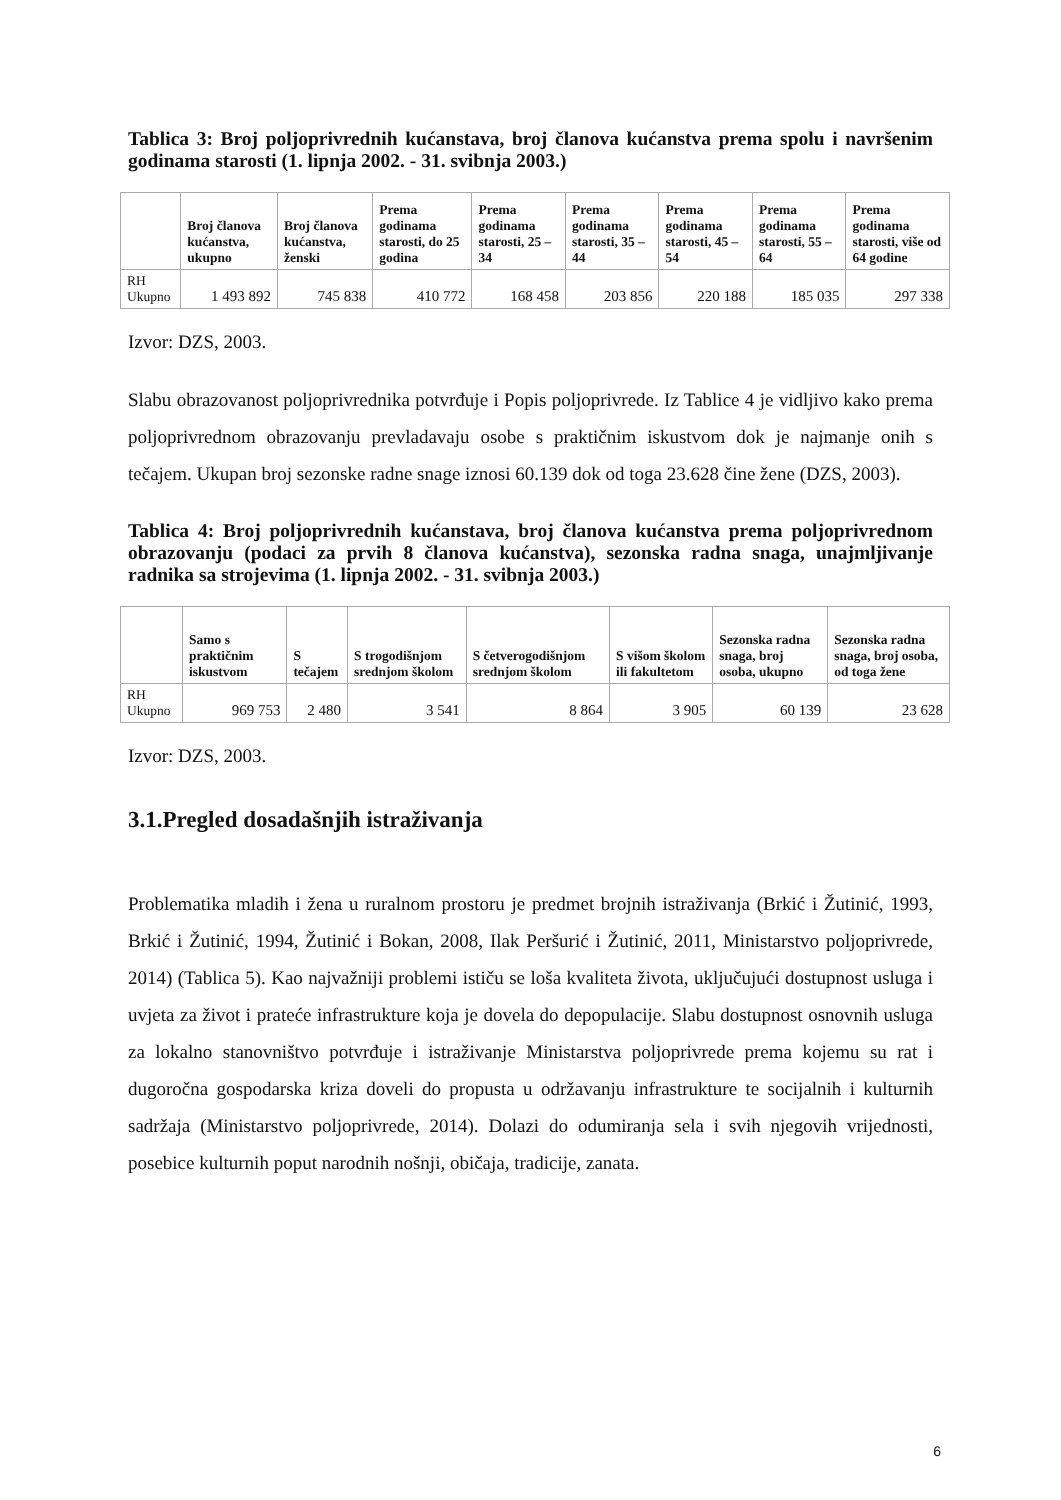Tablica 3: Broj poljoprivrednih kućanstava, broj članova kućanstva prema spolu i navršenim godinama starosti (1. lipnja 2002. - 31. svibnja 2003.)
| | Broj članova kućanstva, ukupno | Broj članova kućanstva, ženski | Prema godinama starosti, do 25 godina | Prema godinama starosti, 25 – 34 | Prema godinama starosti, 35 – 44 | Prema godinama starosti, 45 – 54 | Prema godinama starosti, 55 – 64 | Prema godinama starosti, više od 64 godine |
| --- | --- | --- | --- | --- | --- | --- | --- | --- |
| RH Ukupno | 1 493 892 | 745 838 | 410 772 | 168 458 | 203 856 | 220 188 | 185 035 | 297 338 |
Izvor: DZS, 2003.
Slabu obrazovanost poljoprivrednika potvrđuje i Popis poljoprivrede. Iz Tablice 4 je vidljivo kako prema poljoprivrednom obrazovanju prevladavaju osobe s praktičnim iskustvom dok je najmanje onih s tečajem. Ukupan broj sezonske radne snage iznosi 60.139 dok od toga 23.628 čine žene (DZS, 2003).
Tablica 4: Broj poljoprivrednih kućanstava, broj članova kućanstva prema poljoprivrednom obrazovanju (podaci za prvih 8 članova kućanstva), sezonska radna snaga, unajmljivanje radnika sa strojevima (1. lipnja 2002. - 31. svibnja 2003.)
| | Samo s praktičnim iskustvom | S tečajem | S trogodišnjom srednjom školom | S četverogodišnjom srednjom školom | S višom školom ili fakultetom | Sezonska radna snaga, broj osoba, ukupno | Sezonska radna snaga, broj osoba, od toga žene |
| --- | --- | --- | --- | --- | --- | --- | --- |
| RH Ukupno | 969 753 | 2 480 | 3 541 | 8 864 | 3 905 | 60 139 | 23 628 |
Izvor: DZS, 2003.
3.1.Pregled dosadašnjih istraživanja
Problematika mladih i žena u ruralnom prostoru je predmet brojnih istraživanja (Brkić i Žutinić, 1993, Brkić i Žutinić, 1994, Žutinić i Bokan, 2008, Ilak Peršurić i Žutinić, 2011, Ministarstvo poljoprivrede, 2014) (Tablica 5). Kao najvažniji problemi ističu se loša kvaliteta života, uključujući dostupnost usluga i uvjeta za život i prateće infrastrukture koja je dovela do depopulacije. Slabu dostupnost osnovnih usluga za lokalno stanovništvo potvrđuje i istraživanje Ministarstva poljoprivrede prema kojemu su rat i dugoročna gospodarska kriza doveli do propusta u održavanju infrastrukture te socijalnih i kulturnih sadržaja (Ministarstvo poljoprivrede, 2014). Dolazi do odumiranja sela i svih njegovih vrijednosti, posebice kulturnih poput narodnih nošnji, običaja, tradicije, zanata.
6